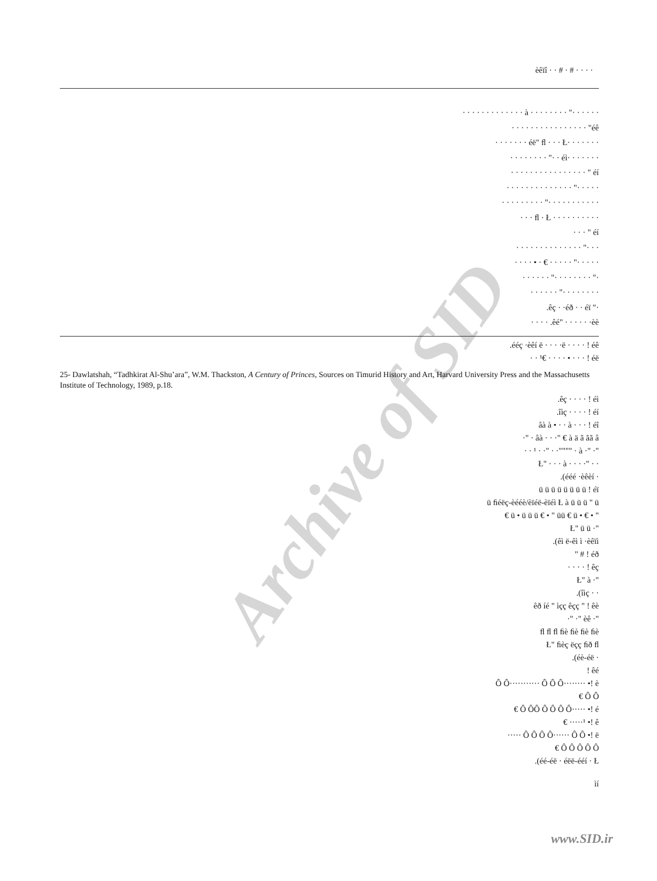Archive of SID
èêïî · · # · # · · · ·
· · · · · ·" · · · · · · · · à · · · · · · · · · · · · ·
éê" · · · · · · · · · · · · · · · ·
· · · · · · ·éë" ﬂ · · · Ł · · · · · · ·
· · · · · · ·éì · ·" · · · · · · · ·
éí " · · · · · · · · · · · · · · · ·
· · · · ·" · · · · · · · · · · · · · ·
· · · · · · · · · · ·" · · · · · · · · ·
· · · · · · · · · · ﬂ · Ł · · ·
éí " · · ·
· · ·" · · · · · · · · · · · · · ·
· · · · ·" · · · · · € · • · · · ·
·" · · · · · · · ·" · · · · · ·
· · · · · · · ·" · · · · · ·
·" êç · ·éð · · éï.
êé" · · · · · ·èè. · · · ·
.ééç ·èêí ë · · · ·ë · · · · ! éê
· · ¹€ · · · · • · · · ! éë
25- Dawlatshah, “Tadhkirat Al-Shu’ara”, W.M. Thackston, A Century of Princes, Sources on Timurid History and Art, Harvard University Press and the Massachusetts Institute of Technology, 1989, p.18.
.êç · · · · ! éì
.îìç · · · · ! éí
âà à • · · à · · · ! éî
·" · âà · · ·" € à ä ã ãã â
· · ¹ · ·" · ·"""" · à ·" ·"
Ł" · · · à · · · ·" · ·
.(ééé ·èêèí ·
ü ü ü ü ü ü ü ü ! éï
ü ﬁéëç-èééè/èïéë-èïéì Ł à ü ü ü " ü
€ ü • ü ü ü € • " üü € ü • € • "
Ł" ü ü ·"
.(êì ë-êì ì ·èêïì
" # ! éð
· · · · ! êç
Ł" à ·"
.(îìç · ·
êð íé " ìçç êçç " ! êè
·" ·" èê ·"
ﬂ ﬂ ﬂ ﬁè ﬁè ﬁè ﬁè
Ł" ﬁèç ëçç ﬁð ﬂ
.(éè-éë ·
! êé
Ô Ô··········· Ô Ô Ô········ •! è
€ Ô Ô
€ Ô ÔÔ Ô Ô Ô Ô····· •! é
€ ·····¹ •! ê
····· Ô Ô Ô Ô······ Ô Ô •! ë
€ Ô Ô Ô Ô Ô
.(éé-éë · éëë-ééí · Ł
ìí
www.SID.ir